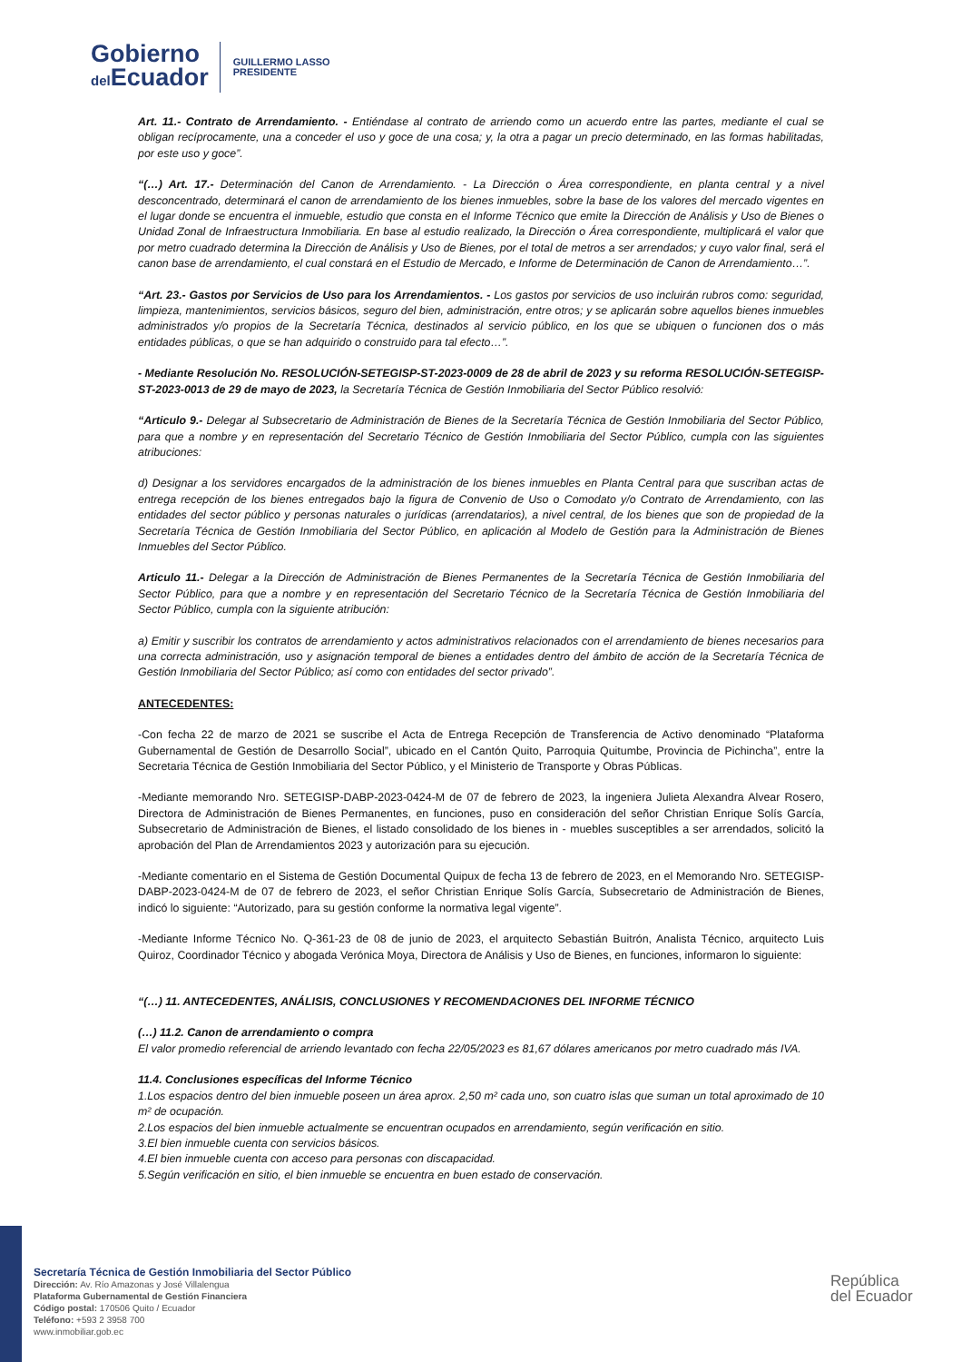Gobierno
del Ecuador
GUILLERMO LASSO
PRESIDENTE
Art. 11.- Contrato de Arrendamiento. - Entiéndase al contrato de arriendo como un acuerdo entre las partes, mediante el cual se obligan recíprocamente, una a conceder el uso y goce de una cosa; y, la otra a pagar un precio determinado, en las formas habilitadas, por este uso y goce”.
“(…) Art. 17.- Determinación del Canon de Arrendamiento. - La Dirección o Área correspondiente, en planta central y a nivel desconcentrado, determinará el canon de arrendamiento de los bienes inmuebles, sobre la base de los valores del mercado vigentes en el lugar donde se encuentra el inmueble, estudio que consta en el Informe Técnico que emite la Dirección de Análisis y Uso de Bienes o Unidad Zonal de Infraestructura Inmobiliaria. En base al estudio realizado, la Dirección o Área correspondiente, multiplicará el valor que por metro cuadrado determina la Dirección de Análisis y Uso de Bienes, por el total de metros a ser arrendados; y cuyo valor final, será el canon base de arrendamiento, el cual constará en el Estudio de Mercado, e Informe de Determinación de Canon de Arrendamiento…”.
“Art. 23.- Gastos por Servicios de Uso para los Arrendamientos. - Los gastos por servicios de uso incluirán rubros como: seguridad, limpieza, mantenimientos, servicios básicos, seguro del bien, administración, entre otros; y se aplicarán sobre aquellos bienes inmuebles administrados y/o propios de la Secretaría Técnica, destinados al servicio público, en los que se ubiquen o funcionen dos o más entidades públicas, o que se han adquirido o construido para tal efecto…”.
- Mediante Resolución No. RESOLUCIÓN-SETEGISP-ST-2023-0009 de 28 de abril de 2023 y su reforma RESOLUCIÓN-SETEGISP-ST-2023-0013 de 29 de mayo de 2023, la Secretaría Técnica de Gestión Inmobiliaria del Sector Público resolvió:
“Articulo 9.- Delegar al Subsecretario de Administración de Bienes de la Secretaría Técnica de Gestión Inmobiliaria del Sector Público, para que a nombre y en representación del Secretario Técnico de Gestión Inmobiliaria del Sector Público, cumpla con las siguientes atribuciones:
d) Designar a los servidores encargados de la administración de los bienes inmuebles en Planta Central para que suscriban actas de entrega recepción de los bienes entregados bajo la figura de Convenio de Uso o Comodato y/o Contrato de Arrendamiento, con las entidades del sector público y personas naturales o jurídicas (arrendatarios), a nivel central, de los bienes que son de propiedad de la Secretaría Técnica de Gestión Inmobiliaria del Sector Público, en aplicación al Modelo de Gestión para la Administración de Bienes Inmuebles del Sector Público.
Articulo 11.- Delegar a la Dirección de Administración de Bienes Permanentes de la Secretaría Técnica de Gestión Inmobiliaria del Sector Público, para que a nombre y en representación del Secretario Técnico de la Secretaría Técnica de Gestión Inmobiliaria del Sector Público, cumpla con la siguiente atribución:
a) Emitir y suscribir los contratos de arrendamiento y actos administrativos relacionados con el arrendamiento de bienes necesarios para una correcta administración, uso y asignación temporal de bienes a entidades dentro del ámbito de acción de la Secretaría Técnica de Gestión Inmobiliaria del Sector Público; así como con entidades del sector privado”.
ANTECEDENTES:
-Con fecha 22 de marzo de 2021 se suscribe el Acta de Entrega Recepción de Transferencia de Activo denominado “Plataforma Gubernamental de Gestión de Desarrollo Social”, ubicado en el Cantón Quito, Parroquia Quitumbe, Provincia de Pichincha”, entre la Secretaria Técnica de Gestión Inmobiliaria del Sector Público, y el Ministerio de Transporte y Obras Públicas.
-Mediante memorando Nro. SETEGISP-DABP-2023-0424-M de 07 de febrero de 2023, la ingeniera Julieta Alexandra Alvear Rosero, Directora de Administración de Bienes Permanentes, en funciones, puso en consideración del señor Christian Enrique Solís García, Subsecretario de Administración de Bienes, el listado consolidado de los bienes in - muebles susceptibles a ser arrendados, solicitó la aprobación del Plan de Arrendamientos 2023 y autorización para su ejecución.
-Mediante comentario en el Sistema de Gestión Documental Quipux de fecha 13 de febrero de 2023, en el Memorando Nro. SETEGISP-DABP-2023-0424-M de 07 de febrero de 2023, el señor Christian Enrique Solís García, Subsecretario de Administración de Bienes, indicó lo siguiente: “Autorizado, para su gestión conforme la normativa legal vigente”.
-Mediante Informe Técnico No. Q-361-23 de 08 de junio de 2023, el arquitecto Sebastián Buitrón, Analista Técnico, arquitecto Luis Quiroz, Coordinador Técnico y abogada Verónica Moya, Directora de Análisis y Uso de Bienes, en funciones, informaron lo siguiente:
“(…) 11. ANTECEDENTES, ANÁLISIS, CONCLUSIONES Y RECOMENDACIONES DEL INFORME TÉCNICO
(…) 11.2. Canon de arrendamiento o compra
El valor promedio referencial de arriendo levantado con fecha 22/05/2023 es 81,67 dólares americanos por metro cuadrado más IVA.
11.4. Conclusiones específicas del Informe Técnico
1.Los espacios dentro del bien inmueble poseen un área aprox. 2,50 m² cada uno, son cuatro islas que suman un total aproximado de 10 m² de ocupación.
2.Los espacios del bien inmueble actualmente se encuentran ocupados en arrendamiento, según verificación en sitio.
3.El bien inmueble cuenta con servicios básicos.
4.El bien inmueble cuenta con acceso para personas con discapacidad.
5.Según verificación en sitio, el bien inmueble se encuentra en buen estado de conservación.
Secretaría Técnica de Gestión Inmobiliaria del Sector Público
Dirección: Av. Río Amazonas y José Villalengua
Plataforma Gubernamental de Gestión Financiera
Código postal: 170506 Quito / Ecuador
Teléfono: +593 2 3958 700
www.inmobiliar.gob.ec
República
del Ecuador